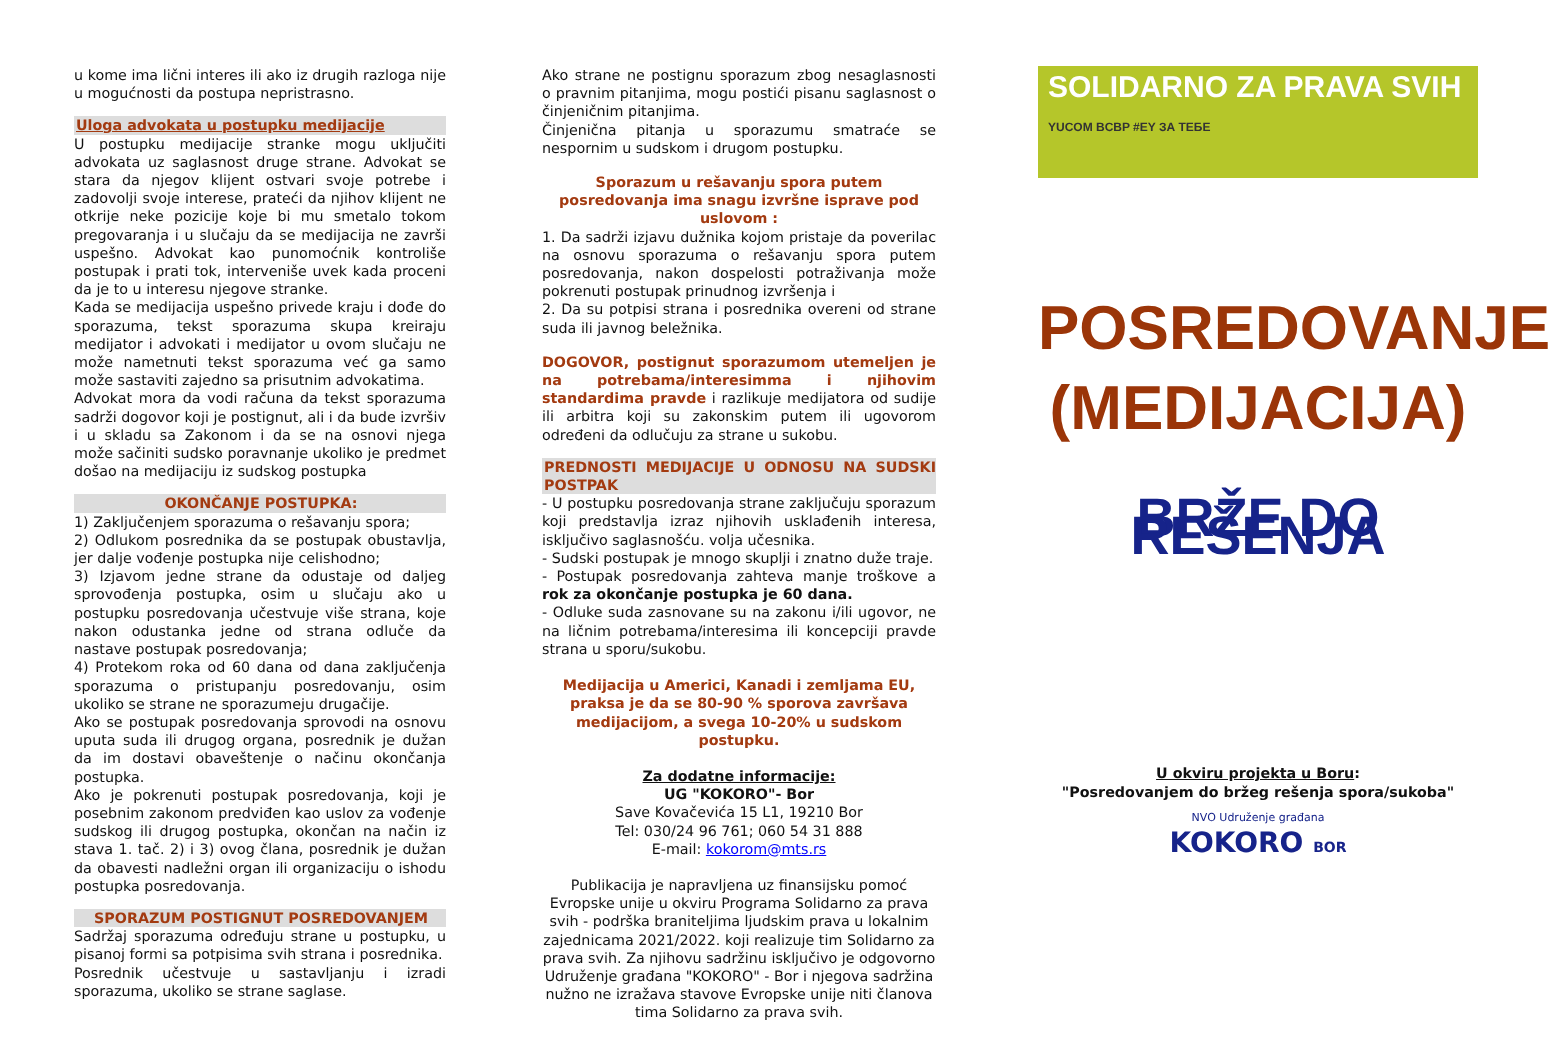u kome ima lični interes ili ako iz drugih razloga nije u mogućnosti da postupa nepristrasno.
Uloga advokata u postupku medijacije
U postupku medijacije stranke mogu uključiti advokata uz saglasnost druge strane. Advokat se stara da njegov klijent ostvari svoje potrebe i zadovolji svoje interese, prateći da njihov klijent ne otkrije neke pozicije koje bi mu smetalo tokom pregovaranja i u slučaju da se medijacija ne završi uspešno. Advokat kao punomoćnik kontroliše postupak i prati tok, interveniše uvek kada proceni da je to u interesu njegove stranke.
Kada se medijacija uspešno privede kraju i dođe do sporazuma, tekst sporazuma skupa kreiraju medijator i advokati i medijator u ovom slučaju ne može nametnuti tekst sporazuma već ga samo može sastaviti zajedno sa prisutnim advokatima.
Advokat mora da vodi računa da tekst sporazuma sadrži dogovor koji je postignut, ali i da bude izvršiv i u skladu sa Zakonom i da se na osnovi njega može sačiniti sudsko poravnanje ukoliko je predmet došao na medijaciju iz sudskog postupka
OKONČANJE POSTUPKA:
1) Zaključenjem sporazuma o rešavanju spora;
2) Odlukom posrednika da se postupak obustavlja, jer dalje vođenje postupka nije celishodno;
3) Izjavom jedne strane da odustaje od daljeg sprovođenja postupka, osim u slučaju ako u postupku posredovanja učestvuje više strana, koje nakon odustanka jedne od strana odluče da nastave postupak posredovanja;
4) Protekom roka od 60 dana od dana zaključenja sporazuma o pristupanju posredovanju, osim ukoliko se strane ne sporazumeju drugačije.
Ako se postupak posredovanja sprovodi na osnovu uputa suda ili drugog organa, posrednik je dužan da im dostavi obaveštenje o načinu okončanja postupka.
Ako je pokrenuti postupak posredovanja, koji je posebnim zakonom predviđen kao uslov za vođenje sudskog ili drugog postupka, okončan na način iz stava 1. tač. 2) i 3) ovog člana, posrednik je dužan da obavesti nadležni organ ili organizaciju o ishodu postupka posredovanja.
SPORAZUM POSTIGNUT POSREDOVANJEM
Sadržaj sporazuma određuju strane u postupku, u pisanoj formi sa potpisima svih strana i posrednika.
Posrednik učestvuje u sastavljanju i izradi sporazuma, ukoliko se strane saglase.
Ako strane ne postignu sporazum zbog nesaglasnosti o pravnim pitanjima, mogu postići pisanu saglasnost o činjeničnim pitanjima.
Činjenična pitanja u sporazumu smatraće se nespornim u sudskom i drugom postupku.
Sporazum u rešavanju spora putem posredovanja ima snagu izvršne isprave pod uslovom :
1. Da sadrži izjavu dužnika kojom pristaje da poverilac na osnovu sporazuma o rešavanju spora putem posredovanja, nakon dospelosti potraživanja može pokrenuti postupak prinudnog izvršenja i
2. Da su potpisi strana i posrednika overeni od strane suda ili javnog beležnika.
DOGOVOR, postignut sporazumom utemeljen je na potrebama/interesimma i njihovim standardima pravde i razlikuje medijatora od sudije ili arbitra koji su zakonskim putem ili ugovorom određeni da odlučuju za strane u sukobu.
PREDNOSTI MEDIJACIJE U ODNOSU NA SUDSKI POSTPAK
- U postupku posredovanja strane zaključuju sporazum koji predstavlja izraz njihovih usklađenih interesa, isključivo saglasnošću. volja učesnika.
- Sudski postupak je mnogo skuplji i znatno duže traje.
- Postupak posredovanja zahteva manje troškove a rok za okončanje postupka je 60 dana.
- Odluke suda zasnovane su na zakonu i/ili ugovor, ne na ličnim potrebama/interesima ili koncepciji pravde strana u sporu/sukobu.
Medijacija u Americi, Kanadi i zemljama EU, praksa je da se 80-90 % sporova završava medijacijom, a svega 10-20% u sudskom postupku.
Za dodatne informacije:
UG "KOKORO"- Bor
Save Kovačevića 15 L1, 19210 Bor
Tel: 030/24 96 761; 060 54 31 888
E-mail: kokorom@mts.rs
Publikacija je napravljena uz finansijsku pomoć Evropske unije u okviru Programa Solidarno za prava svih - podrška braniteljima ljudskim prava u lokalnim zajednicama 2021/2022. koji realizuje tim Solidarno za prava svih. Za njihovu sadržinu isključivo je odgovorno Udruženje građana "KOKORO" - Bor i njegova sadržina nužno ne izražava stavove Evropske unije niti članova tima Solidarno za prava svih.
SOLIDARNO ZA PRAVA SVIH
YUCOM BCBP #EY ЗА ТЕБЕ
POSREDOVANJE
(MEDIJACIJA)
BRŽE DO REŠENJA
U okviru projekta u Boru:
"Posredovanjem do bržeg rešenja spora/sukoba"
NVO Udruženje građana
KOKORO BOR